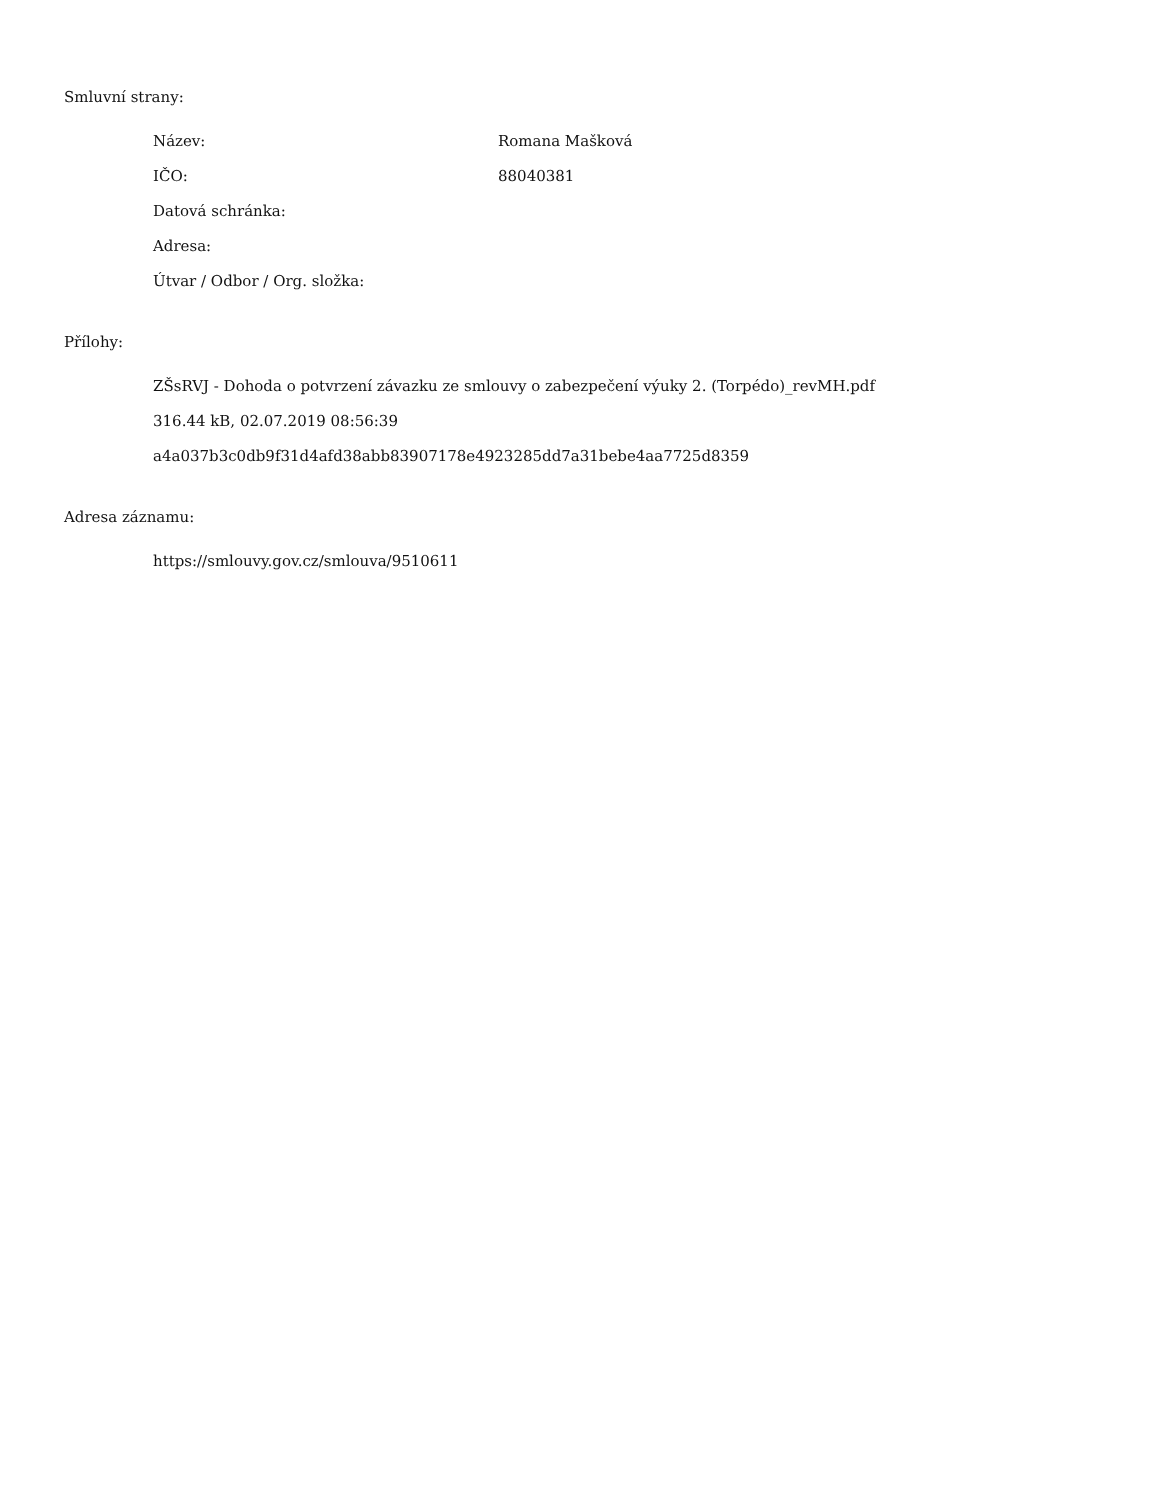Smluvní strany:
| Název: | Romana Mašková |
| IČO: | 88040381 |
| Datová schránka: | |
| Adresa: | |
| Útvar / Odbor / Org. složka: | |
Přílohy:
ZŠsRVJ - Dohoda o potvrzení závazku ze smlouvy o zabezpečení výuky 2. (Torpédo)_revMH.pdf
316.44 kB, 02.07.2019 08:56:39
a4a037b3c0db9f31d4afd38abb83907178e4923285dd7a31bebe4aa7725d8359
Adresa záznamu:
https://smlouvy.gov.cz/smlouva/9510611